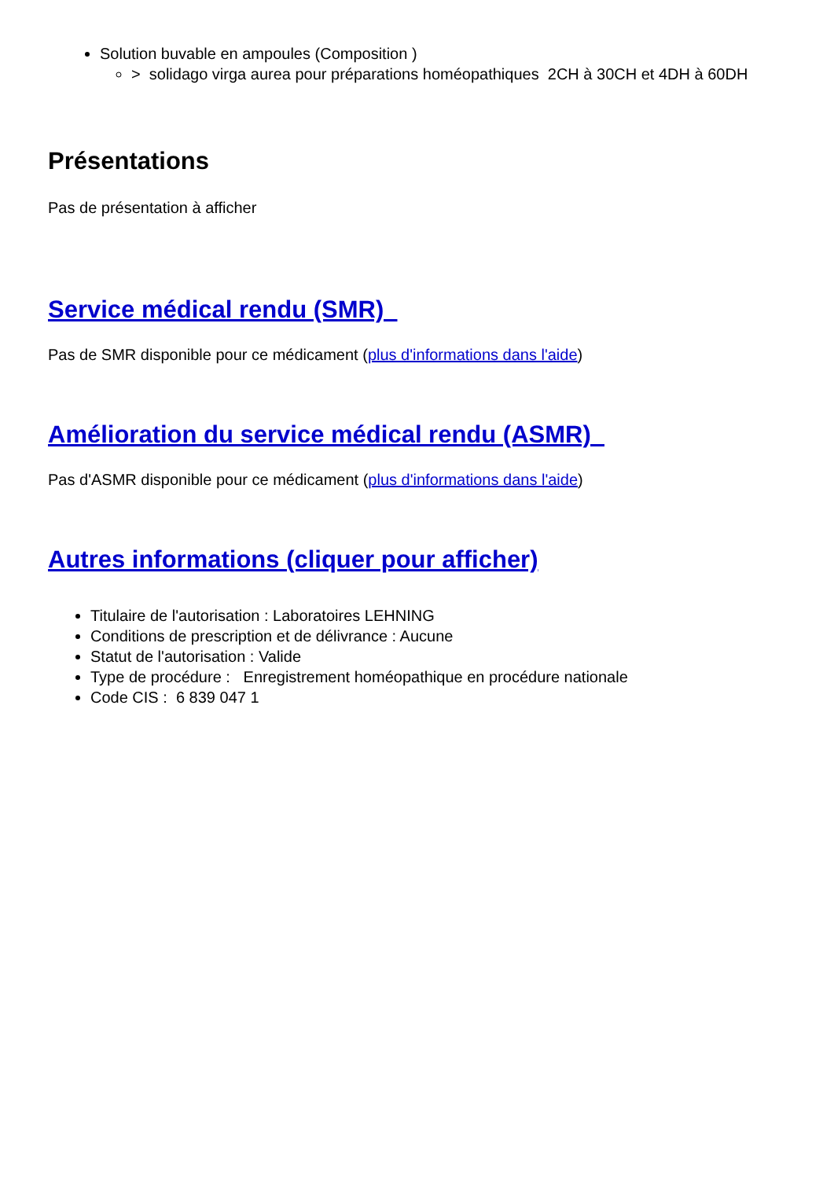Solution buvable en ampoules (Composition )
> solidago virga aurea pour préparations homéopathiques 2CH à 30CH et 4DH à 60DH
Présentations
Pas de présentation à afficher
Service médical rendu (SMR)
Pas de SMR disponible pour ce médicament (plus d'informations dans l'aide)
Amélioration du service médical rendu (ASMR)
Pas d'ASMR disponible pour ce médicament (plus d'informations dans l'aide)
Autres informations (cliquer pour afficher)
Titulaire de l'autorisation : Laboratoires LEHNING
Conditions de prescription et de délivrance : Aucune
Statut de l'autorisation : Valide
Type de procédure : Enregistrement homéopathique en procédure nationale
Code CIS : 6 839 047 1